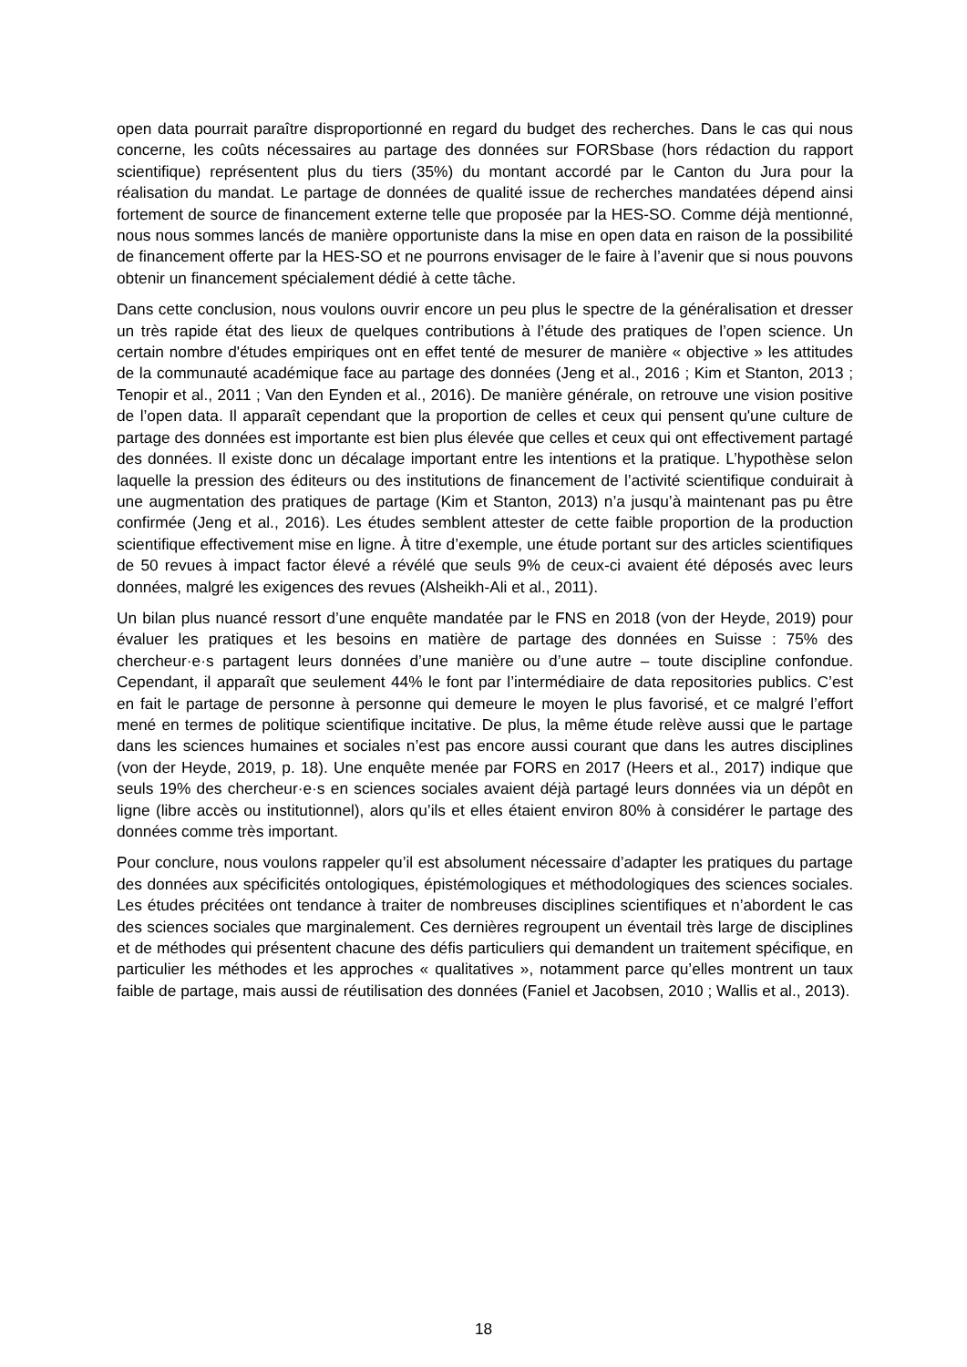open data pourrait paraître disproportionné en regard du budget des recherches. Dans le cas qui nous concerne, les coûts nécessaires au partage des données sur FORSbase (hors rédaction du rapport scientifique) représentent plus du tiers (35%) du montant accordé par le Canton du Jura pour la réalisation du mandat. Le partage de données de qualité issue de recherches mandatées dépend ainsi fortement de source de financement externe telle que proposée par la HES-SO. Comme déjà mentionné, nous nous sommes lancés de manière opportuniste dans la mise en open data en raison de la possibilité de financement offerte par la HES-SO et ne pourrons envisager de le faire à l’avenir que si nous pouvons obtenir un financement spécialement dédié à cette tâche.
Dans cette conclusion, nous voulons ouvrir encore un peu plus le spectre de la généralisation et dresser un très rapide état des lieux de quelques contributions à l’étude des pratiques de l’open science. Un certain nombre d'études empiriques ont en effet tenté de mesurer de manière « objective » les attitudes de la communauté académique face au partage des données (Jeng et al., 2016 ; Kim et Stanton, 2013 ; Tenopir et al., 2011 ; Van den Eynden et al., 2016). De manière générale, on retrouve une vision positive de l’open data. Il apparaît cependant que la proportion de celles et ceux qui pensent qu'une culture de partage des données est importante est bien plus élevée que celles et ceux qui ont effectivement partagé des données. Il existe donc un décalage important entre les intentions et la pratique. L’hypothèse selon laquelle la pression des éditeurs ou des institutions de financement de l’activité scientifique conduirait à une augmentation des pratiques de partage (Kim et Stanton, 2013) n’a jusqu’à maintenant pas pu être confirmée (Jeng et al., 2016). Les études semblent attester de cette faible proportion de la production scientifique effectivement mise en ligne. À titre d’exemple, une étude portant sur des articles scientifiques de 50 revues à impact factor élevé a révélé que seuls 9% de ceux-ci avaient été déposés avec leurs données, malgré les exigences des revues (Alsheikh-Ali et al., 2011).
Un bilan plus nuancé ressort d’une enquête mandatée par le FNS en 2018 (von der Heyde, 2019) pour évaluer les pratiques et les besoins en matière de partage des données en Suisse : 75% des chercheur·e·s partagent leurs données d’une manière ou d’une autre – toute discipline confondue. Cependant, il apparaît que seulement 44% le font par l’intermédiaire de data repositories publics. C’est en fait le partage de personne à personne qui demeure le moyen le plus favorisé, et ce malgré l’effort mené en termes de politique scientifique incitative. De plus, la même étude relève aussi que le partage dans les sciences humaines et sociales n’est pas encore aussi courant que dans les autres disciplines (von der Heyde, 2019, p. 18). Une enquête menée par FORS en 2017 (Heers et al., 2017) indique que seuls 19% des chercheur·e·s en sciences sociales avaient déjà partagé leurs données via un dépôt en ligne (libre accès ou institutionnel), alors qu’ils et elles étaient environ 80% à considérer le partage des données comme très important.
Pour conclure, nous voulons rappeler qu’il est absolument nécessaire d’adapter les pratiques du partage des données aux spécificités ontologiques, épistémologiques et méthodologiques des sciences sociales. Les études précitées ont tendance à traiter de nombreuses disciplines scientifiques et n’abordent le cas des sciences sociales que marginalement. Ces dernières regroupent un éventail très large de disciplines et de méthodes qui présentent chacune des défis particuliers qui demandent un traitement spécifique, en particulier les méthodes et les approches « qualitatives », notamment parce qu’elles montrent un taux faible de partage, mais aussi de réutilisation des données (Faniel et Jacobsen, 2010 ; Wallis et al., 2013).
18